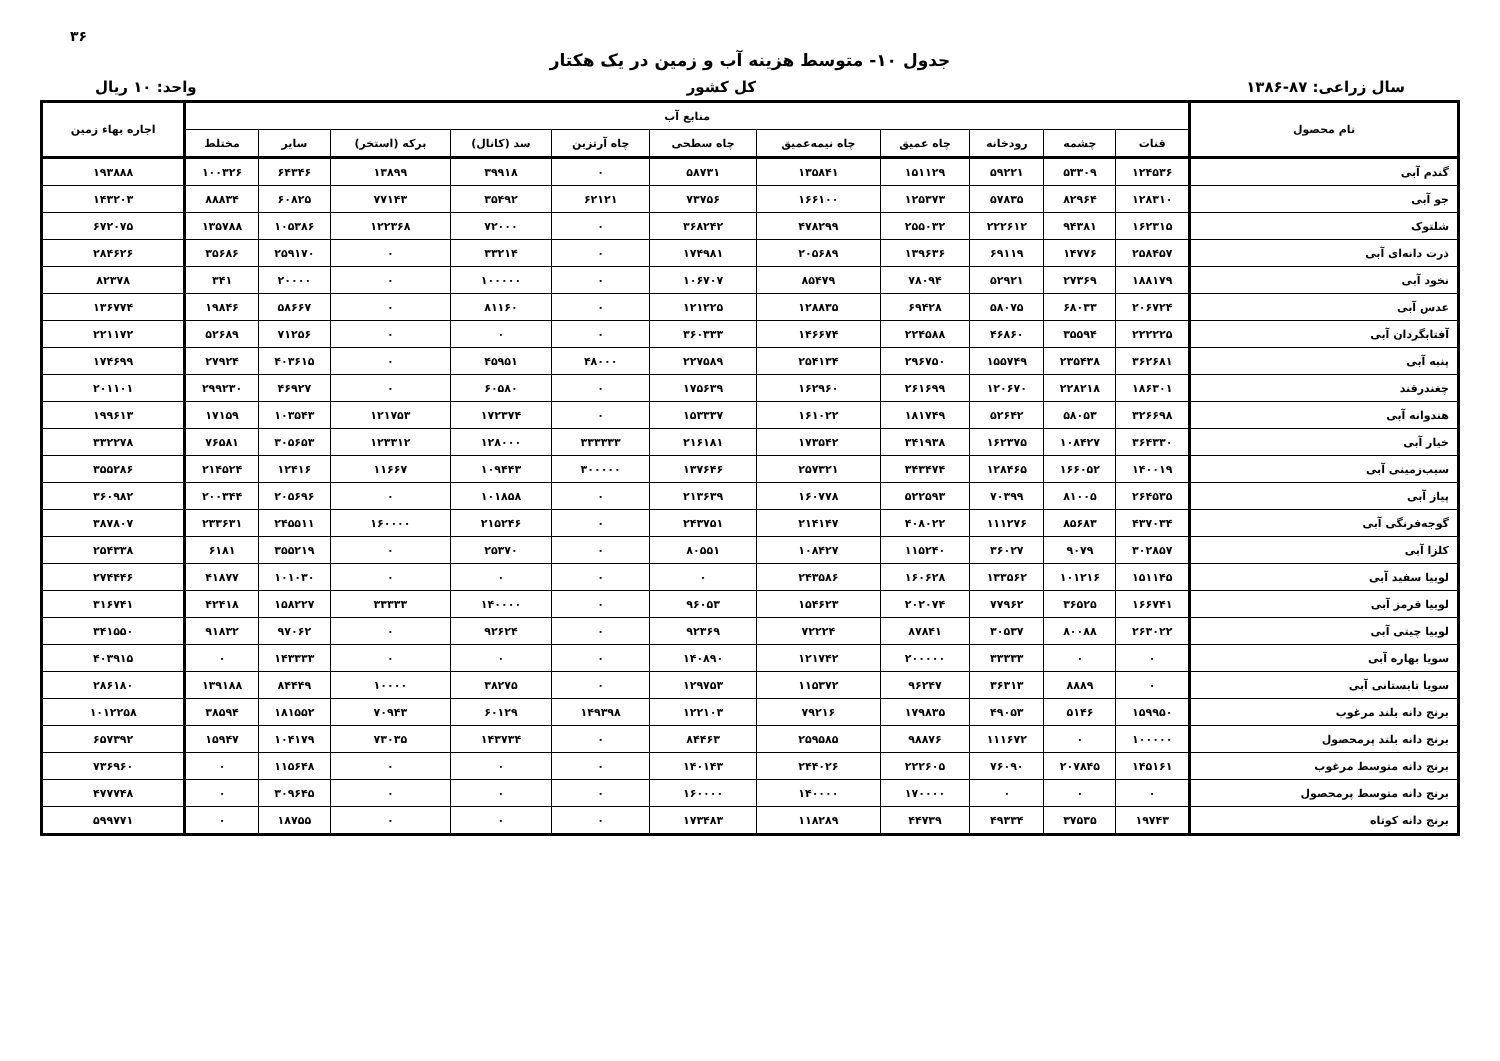۳۶
جدول ۱۰- متوسط هزینه آب و زمین در یک هکتار
سال زراعی: ۸۷-۱۳۸۶ کل کشور واحد: ۱۰ ریال
| نام محصول | منابع آب | | | | | | | | | | | اجاره بهاء زمین |
| --- | --- | --- | --- | --- | --- | --- | --- | --- | --- | --- | --- | --- |
| | قنات | چشمه | رودخانه | چاه عمیق | چاه نیمه‌عمیق | چاه سطحی | چاه آرتزین | سد (کانال) | برکه (استخر) | سایر | مختلط | |
| گندم آبی | ۱۲۴۵۳۶ | ۵۳۳۰۹ | ۵۹۲۲۱ | ۱۵۱۱۲۹ | ۱۳۵۸۴۱ | ۵۸۷۳۱ | ۰ | ۳۹۹۱۸ | ۱۳۸۹۹ | ۶۴۳۴۶ | ۱۰۰۳۲۶ | ۱۹۳۸۸۸ |
| جو آبی | ۱۲۸۳۱۰ | ۸۲۹۶۴ | ۵۷۸۳۵ | ۱۲۵۳۷۳ | ۱۶۶۱۰۰ | ۷۳۷۵۶ | ۶۲۱۲۱ | ۳۵۴۹۲ | ۷۷۱۴۳ | ۶۰۸۲۵ | ۸۸۸۳۴ | ۱۴۳۲۰۳ |
| شلتوک | ۱۶۲۳۱۵ | ۹۴۳۸۱ | ۲۲۲۶۱۲ | ۲۵۵۰۳۲ | ۴۷۸۲۹۹ | ۳۶۸۲۴۲ | ۰ | ۷۲۰۰۰ | ۱۲۲۳۶۸ | ۱۰۵۳۸۶ | ۱۳۵۷۸۸ | ۶۷۲۰۷۵ |
| ذرت دانه‌ای آبی | ۲۵۸۴۵۷ | ۱۴۷۷۶ | ۶۹۱۱۹ | ۱۳۹۶۳۶ | ۲۰۵۶۸۹ | ۱۷۴۹۸۱ | ۰ | ۳۳۲۱۴ | ۰ | ۲۵۹۱۷۰ | ۳۵۶۸۶ | ۲۸۴۶۲۶ |
| نخود آبی | ۱۸۸۱۷۹ | ۲۷۳۶۹ | ۵۲۹۲۱ | ۷۸۰۹۴ | ۸۵۴۷۹ | ۱۰۶۷۰۷ | ۰ | ۱۰۰۰۰۰ | ۰ | ۲۰۰۰۰ | ۳۴۱ | ۸۲۳۷۸ |
| عدس آبی | ۲۰۶۷۲۴ | ۶۸۰۳۳ | ۵۸۰۷۵ | ۶۹۴۲۸ | ۱۲۸۸۳۵ | ۱۲۱۲۲۵ | ۰ | ۸۱۱۶۰ | ۰ | ۵۸۶۶۷ | ۱۹۸۴۶ | ۱۳۶۷۷۴ |
| آفتابگردان آبی | ۲۲۲۲۲۵ | ۳۵۵۹۴ | ۴۶۸۶۰ | ۲۲۴۵۸۸ | ۱۴۶۶۷۴ | ۳۶۰۳۳۳ | ۰ | ۰ | ۰ | ۷۱۲۵۶ | ۵۲۶۸۹ | ۲۲۱۱۷۲ |
| پنبه آبی | ۳۶۲۶۸۱ | ۲۳۵۴۳۸ | ۱۵۵۷۴۹ | ۲۹۶۷۵۰ | ۲۵۴۱۳۴ | ۲۲۷۵۸۹ | ۴۸۰۰۰ | ۴۵۹۵۱ | ۰ | ۴۰۳۶۱۵ | ۲۷۹۲۴ | ۱۷۴۶۹۹ |
| چغندرقند | ۱۸۶۳۰۱ | ۲۲۸۲۱۸ | ۱۲۰۶۷۰ | ۲۶۱۶۹۹ | ۱۶۲۹۶۰ | ۱۷۵۶۳۹ | ۰ | ۶۰۵۸۰ | ۰ | ۴۶۹۲۷ | ۲۹۹۲۳۰ | ۲۰۱۱۰۱ |
| هندوانه آبی | ۳۲۶۶۹۸ | ۵۸۰۵۳ | ۵۲۶۴۲ | ۱۸۱۷۴۹ | ۱۶۱۰۲۲ | ۱۵۳۳۳۷ | ۰ | ۱۷۲۳۷۴ | ۱۲۱۷۵۳ | ۱۰۳۵۴۳ | ۱۷۱۵۹ | ۱۹۹۶۱۳ |
| خیار آبی | ۳۶۴۳۳۰ | ۱۰۸۴۲۷ | ۱۶۲۳۷۵ | ۳۴۱۹۳۸ | ۱۷۳۵۴۲ | ۲۱۶۱۸۱ | ۳۳۳۳۳۳ | ۱۲۸۰۰۰ | ۱۲۳۳۱۲ | ۳۰۵۶۵۳ | ۷۶۵۸۱ | ۳۳۲۲۷۸ |
| سیب‌زمینی آبی | ۱۴۰۰۱۹ | ۱۶۶۰۵۲ | ۱۲۸۴۶۵ | ۳۴۳۴۷۴ | ۲۵۷۳۲۱ | ۱۳۷۶۴۶ | ۳۰۰۰۰۰ | ۱۰۹۴۴۳ | ۱۱۶۶۷ | ۱۲۴۱۶ | ۲۱۴۵۲۴ | ۳۵۵۲۸۶ |
| پیاز آبی | ۲۶۴۵۳۵ | ۸۱۰۰۵ | ۷۰۳۹۹ | ۵۲۲۵۹۳ | ۱۶۰۷۷۸ | ۲۱۳۶۳۹ | ۰ | ۱۰۱۸۵۸ | ۰ | ۲۰۵۶۹۶ | ۲۰۰۳۴۴ | ۳۶۰۹۸۲ |
| گوجه‌فرنگی آبی | ۴۳۷۰۳۴ | ۸۵۶۸۳ | ۱۱۱۲۷۶ | ۴۰۸۰۲۲ | ۲۱۴۱۴۷ | ۲۴۳۷۵۱ | ۰ | ۲۱۵۲۴۶ | ۱۶۰۰۰۰ | ۲۴۵۵۱۱ | ۲۳۳۶۳۱ | ۳۸۷۸۰۷ |
| کلزا آبی | ۳۰۲۸۵۷ | ۹۰۷۹ | ۳۶۰۲۷ | ۱۱۵۲۴۰ | ۱۰۸۴۲۷ | ۸۰۵۵۱ | ۰ | ۲۵۳۷۰ | ۰ | ۳۵۵۲۱۹ | ۶۱۸۱ | ۲۵۴۳۳۸ |
| لوبیا سفید آبی | ۱۵۱۱۴۵ | ۱۰۱۲۱۶ | ۱۳۳۵۶۲ | ۱۶۰۶۲۸ | ۲۴۳۵۸۶ | ۰ | ۰ | ۰ | ۰ | ۱۰۱۰۳۰ | ۴۱۸۷۷ | ۲۷۴۴۴۶ |
| لوبیا قرمز آبی | ۱۶۶۷۴۱ | ۳۶۵۲۵ | ۷۷۹۶۲ | ۲۰۲۰۷۴ | ۱۵۴۶۲۳ | ۹۶۰۵۳ | ۰ | ۱۴۰۰۰۰ | ۳۳۳۳۳ | ۱۵۸۲۲۷ | ۴۲۴۱۸ | ۳۱۶۷۴۱ |
| لوبیا چیتی آبی | ۲۶۳۰۲۲ | ۸۰۰۸۸ | ۳۰۵۳۷ | ۸۷۸۴۱ | ۷۲۲۲۴ | ۹۲۳۶۹ | ۰ | ۹۲۶۲۴ | ۰ | ۹۷۰۶۲ | ۹۱۸۳۲ | ۳۴۱۵۵۰ |
| سویا بهاره آبی | ۰ | ۰ | ۳۳۳۳۳ | ۲۰۰۰۰۰ | ۱۲۱۷۴۲ | ۱۴۰۸۹۰ | ۰ | ۰ | ۰ | ۱۴۳۳۳۳ | ۰ | ۴۰۳۹۱۵ |
| سویا تابستانی آبی | ۰ | ۸۸۸۹ | ۳۶۳۱۳ | ۹۶۲۴۷ | ۱۱۵۳۷۲ | ۱۲۹۷۵۳ | ۰ | ۳۸۲۷۵ | ۱۰۰۰۰ | ۸۴۴۴۹ | ۱۳۹۱۸۸ | ۲۸۶۱۸۰ |
| برنج دانه بلند مرغوب | ۱۵۹۹۵۰ | ۵۱۴۶ | ۴۹۰۵۳ | ۱۷۹۸۳۵ | ۷۹۲۱۶ | ۱۲۲۱۰۳ | ۱۴۹۳۹۸ | ۶۰۱۲۹ | ۷۰۹۴۳ | ۱۸۱۵۵۲ | ۳۸۵۹۴ | ۱۰۱۲۲۵۸ |
| برنج دانه بلند پرمحصول | ۱۰۰۰۰۰ | ۰ | ۱۱۱۶۷۲ | ۹۸۸۷۶ | ۲۵۹۵۸۵ | ۸۴۴۶۳ | ۰ | ۱۴۳۷۳۴ | ۷۳۰۳۵ | ۱۰۴۱۷۹ | ۱۵۹۴۷ | ۶۵۷۳۹۲ |
| برنج دانه متوسط مرغوب | ۱۴۵۱۶۱ | ۲۰۷۸۴۵ | ۷۶۰۹۰ | ۲۲۲۶۰۵ | ۲۴۴۰۲۶ | ۱۴۰۱۴۳ | ۰ | ۰ | ۰ | ۱۱۵۶۴۸ | ۰ | ۷۳۶۹۶۰ |
| برنج دانه متوسط پرمحصول | ۰ | ۰ | ۰ | ۱۷۰۰۰۰ | ۱۴۰۰۰۰ | ۱۶۰۰۰۰ | ۰ | ۰ | ۰ | ۳۰۹۶۴۵ | ۰ | ۴۷۷۷۴۸ |
| برنج دانه کوتاه | ۱۹۷۴۳ | ۳۷۵۳۵ | ۴۹۳۳۴ | ۴۴۷۳۹ | ۱۱۸۲۸۹ | ۱۷۳۴۸۳ | ۰ | ۰ | ۰ | ۱۸۷۵۵ | ۰ | ۵۹۹۷۷۱ |